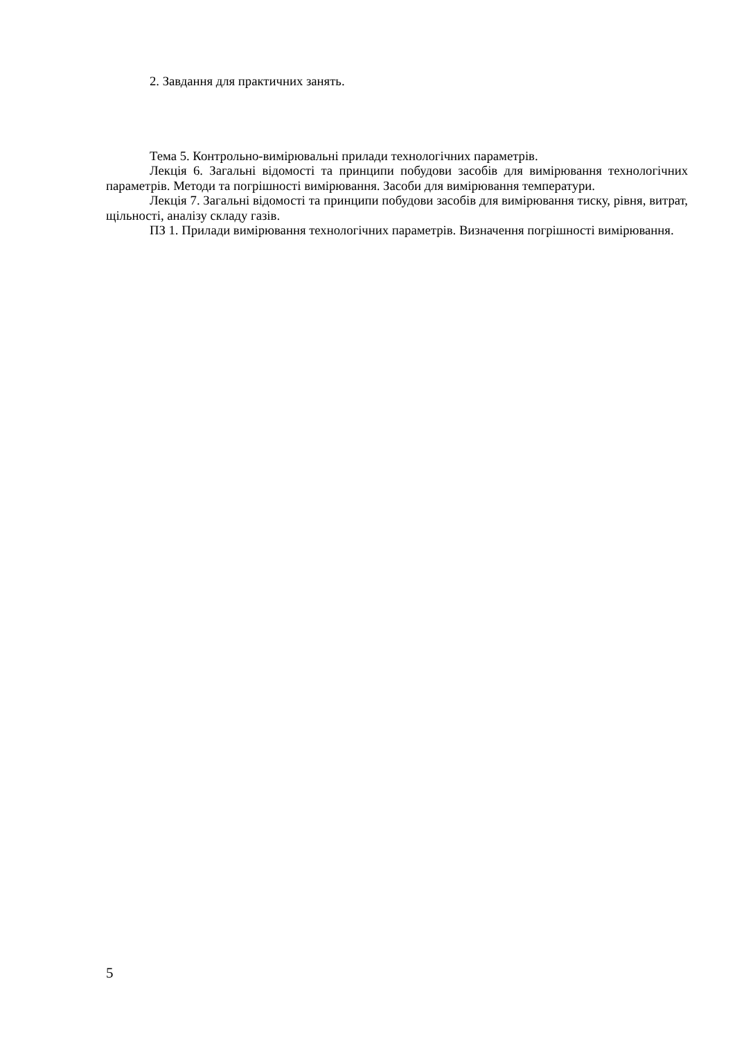2. Завдання для практичних занять.
Тема 5. Контрольно-вимірювальні прилади технологічних параметрів.
Лекція 6. Загальні відомості та принципи побудови засобів для вимірювання технологічних параметрів. Методи та погрішності вимірювання. Засоби для вимірювання температури.
Лекція 7. Загальні відомості та принципи побудови засобів для вимірювання тиску, рівня, витрат, щільності, аналізу складу газів.
ПЗ 1. Прилади вимірювання технологічних параметрів. Визначення погрішності вимірювання.
5